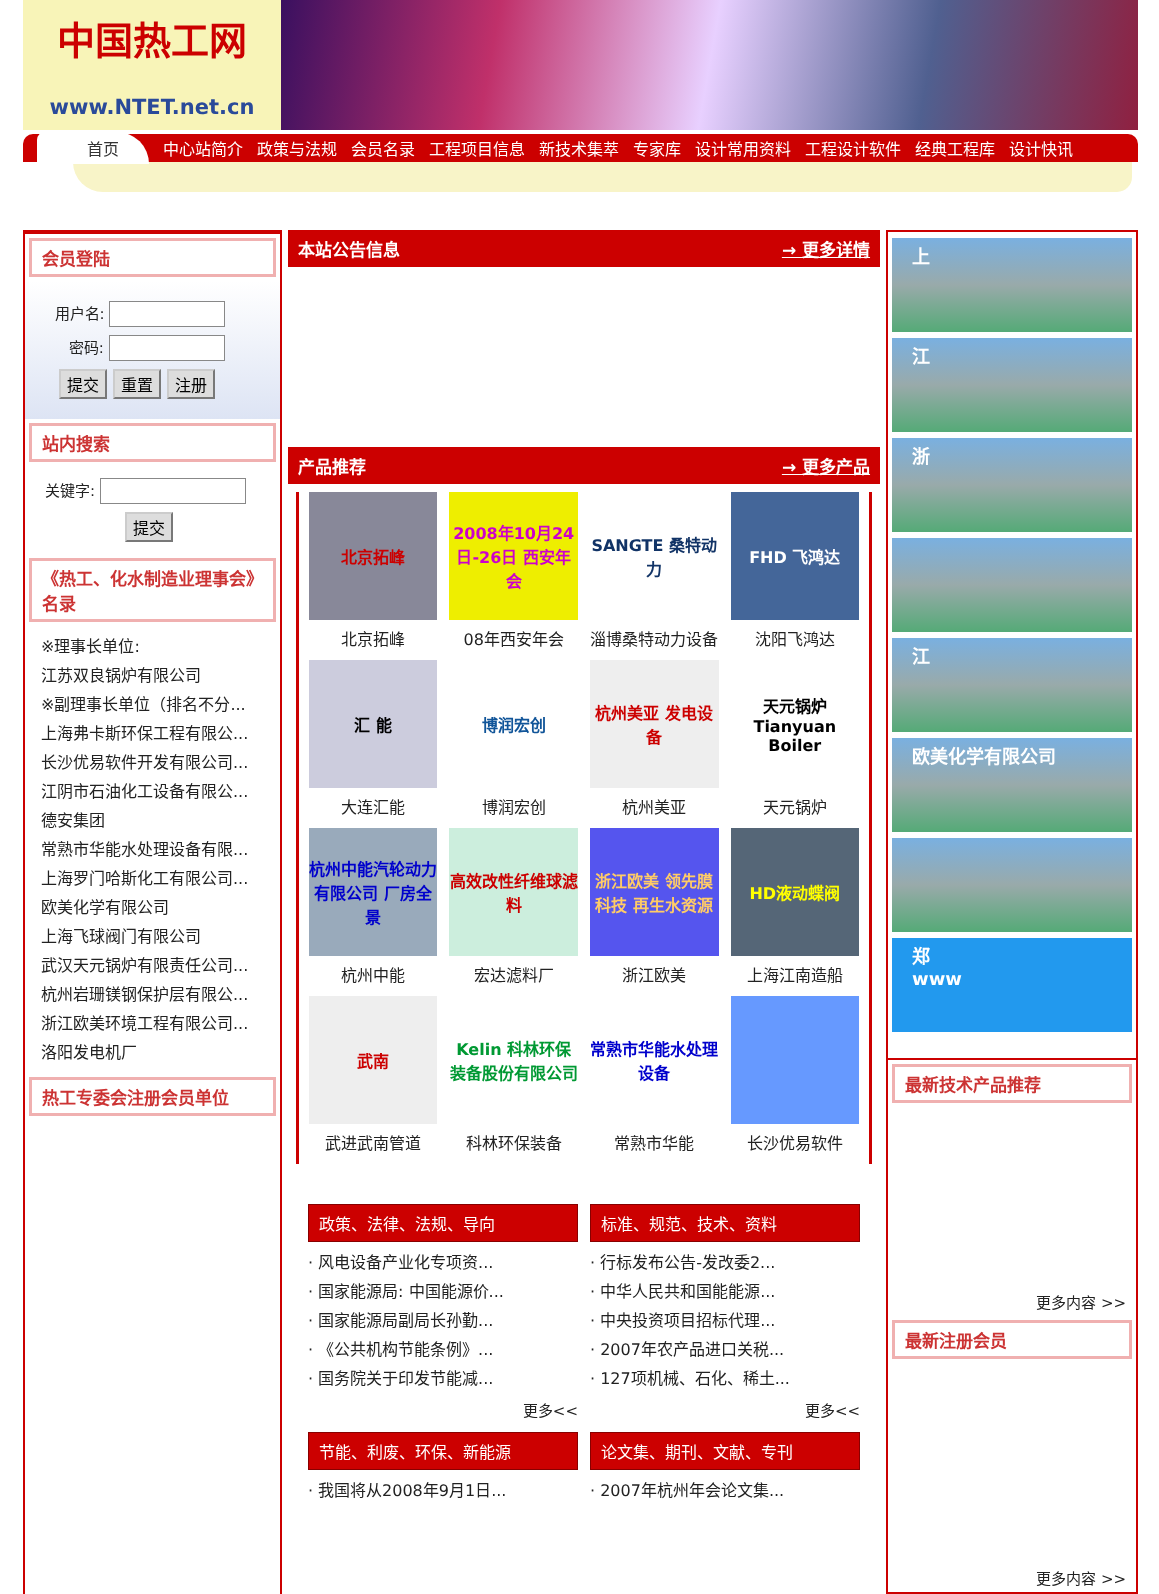中国热工网
www.NTET.net.cn
首页 中心站简介 政策与法规 会员名录 工程项目信息 新技术集萃 专家库 设计常用资料 工程设计软件 经典工程库 设计快讯
会员登陆
用户名:
密码:
提交 重置 注册
站内搜索
关键字:
提交
《热工、化水制造业理事会》名录
※理事长单位:
江苏双良锅炉有限公司
※副理事长单位（排名不分...
上海弗卡斯环保工程有限公...
长沙优易软件开发有限公司...
江阴市石油化工设备有限公...
德安集团
常熟市华能水处理设备有限...
上海罗门哈斯化工有限公司...
欧美化学有限公司
上海飞球阀门有限公司
武汉天元锅炉有限责任公司...
杭州岩珊镁钢保护层有限公...
浙江欧美环境工程有限公司...
洛阳发电机厂
热工专委会注册会员单位
本站公告信息 → 更多详情
产品推荐 → 更多产品
北京拓峰
北京拓峰
2008年10月24日-26日 西安年会
08年西安年会
SANGTE 桑特动力
淄博桑特动力设备
FHD 飞鸿达
沈阳飞鸿达
汇 能
大连汇能
博润宏创
博润宏创
杭州美亚 发电设备
杭州美亚
天元锅炉 Tianyuan Boiler
天元锅炉
杭州中能汽轮动力有限公司 厂房全景
杭州中能
高效改性纤维球滤料
宏达滤料厂
浙江欧美 领先膜科技 再生水资源
浙江欧美
HD液动蝶阀
上海江南造船
武南
武进武南管道
Kelin 科林环保装备股份有限公司
科林环保装备
常熟市华能水处理设备
常熟市华能
长沙优易软件
政策、法律、法规、导向
· 风电设备产业化专项资...
· 国家能源局: 中国能源价...
· 国家能源局副局长孙勤...
· 《公共机构节能条例》...
· 国务院关于印发节能减...
更多<<
标准、规范、技术、资料
· 行标发布公告-发改委2...
· 中华人民共和国能能源...
· 中央投资项目招标代理...
· 2007年农产品进口关税...
· 127项机械、石化、稀土...
更多<<
节能、利废、环保、新能源
· 我国将从2008年9月1日...
论文集、期刊、文献、专刊
· 2007年杭州年会论文集...
上
江
浙
江
欧美化学有限公司
郑
www
最新技术产品推荐
更多内容 >>
最新注册会员
更多内容 >>